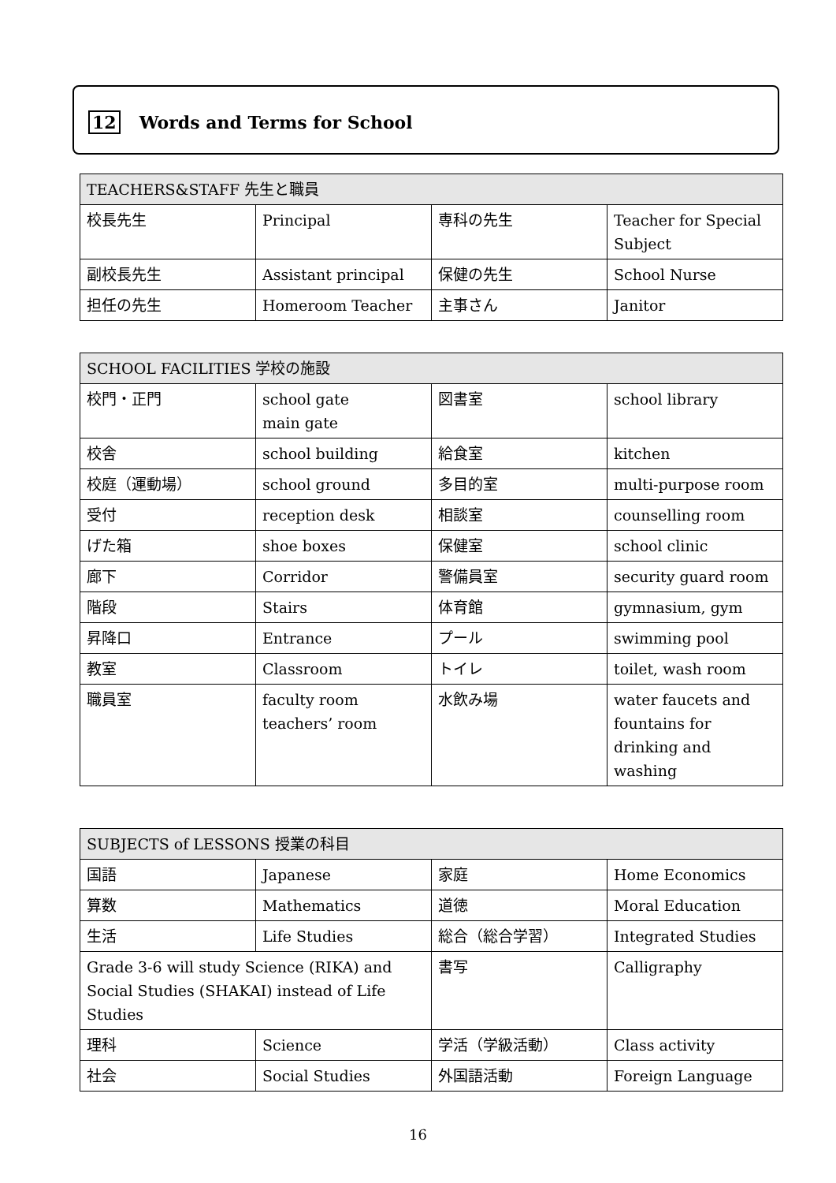12 Words and Terms for School
| TEACHERS&STAFF 先生と職員 | | | |
| --- | --- | --- | --- |
| 校長先生 | Principal | 専科の先生 | Teacher for Special Subject |
| 副校長先生 | Assistant principal | 保健の先生 | School Nurse |
| 担任の先生 | Homeroom Teacher | 主事さん | Janitor |
| SCHOOL FACILITIES 学校の施設 | | | |
| --- | --- | --- | --- |
| 校門・正門 | school gate main gate | 図書室 | school library |
| 校舎 | school building | 給食室 | kitchen |
| 校庭（運動場） | school ground | 多目的室 | multi-purpose room |
| 受付 | reception desk | 相談室 | counselling room |
| げた箱 | shoe boxes | 保健室 | school clinic |
| 廊下 | Corridor | 警備員室 | security guard room |
| 階段 | Stairs | 体育館 | gymnasium, gym |
| 昇降口 | Entrance | プール | swimming pool |
| 教室 | Classroom | トイレ | toilet, wash room |
| 職員室 | faculty room teachers’ room | 水飲み場 | water faucets and fountains for drinking and washing |
| SUBJECTS of LESSONS 授業の科目 | | | |
| --- | --- | --- | --- |
| 国語 | Japanese | 家庭 | Home Economics |
| 算数 | Mathematics | 道徳 | Moral Education |
| 生活 | Life Studies | 総合（総合学習） | Integrated Studies |
| Grade 3-6 will study Science (RIKA) and Social Studies (SHAKAI) instead of Life Studies | | 書写 | Calligraphy |
| 理科 | Science | 学活（学級活動） | Class activity |
| 社会 | Social Studies | 外国語活動 | Foreign Language |
16